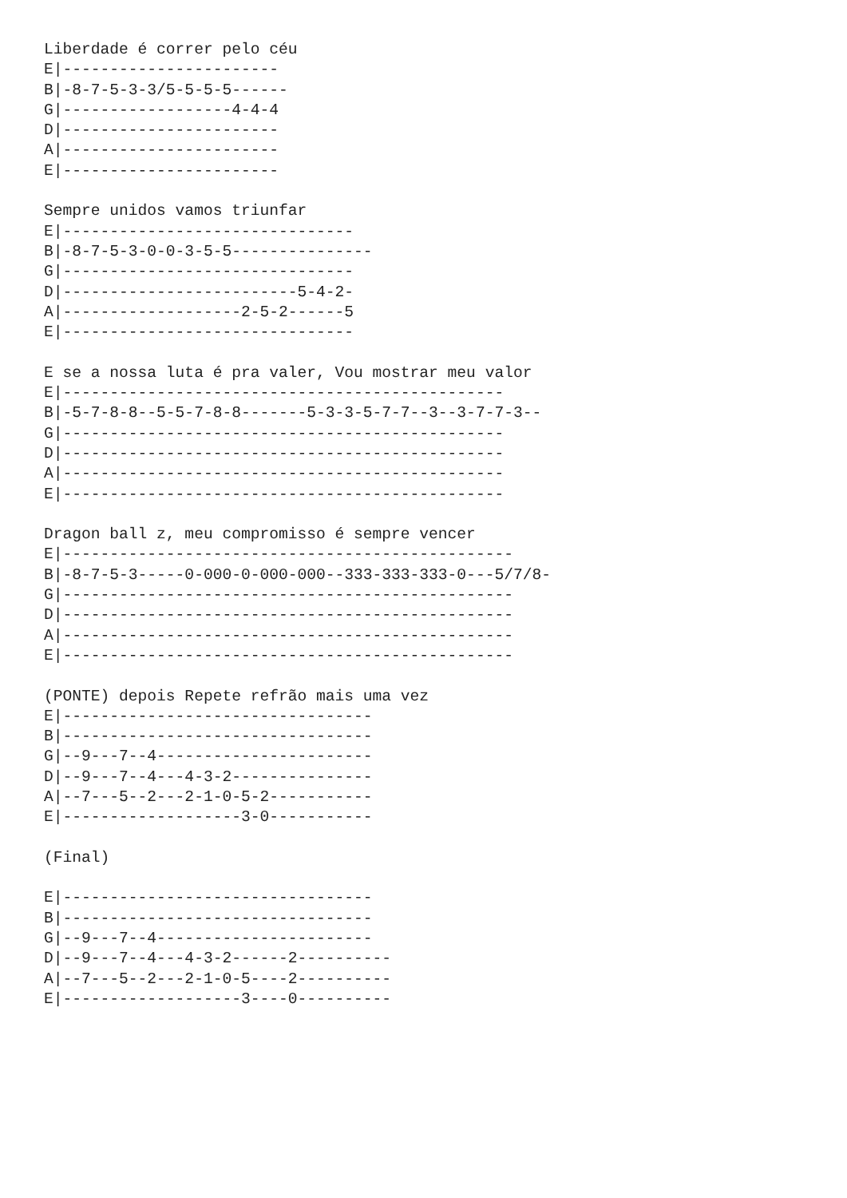Liberdade é correr pelo céu
E|-----------------------
B|-8-7-5-3-3/5-5-5-5------
G|------------------4-4-4
D|-----------------------
A|-----------------------
E|-----------------------

Sempre unidos vamos triunfar
E|-------------------------------
B|-8-7-5-3-0-0-3-5-5---------------
G|-------------------------------
D|-------------------------5-4-2-
A|-------------------2-5-2------5
E|-------------------------------

E se a nossa luta é pra valer, Vou mostrar meu valor
E|-----------------------------------------------
B|-5-7-8-8--5-5-7-8-8-------5-3-3-5-7-7--3--3-7-7-3--
G|-----------------------------------------------
D|-----------------------------------------------
A|-----------------------------------------------
E|-----------------------------------------------

Dragon ball z, meu compromisso é sempre vencer
E|------------------------------------------------
B|-8-7-5-3-----0-000-0-000-000--333-333-333-0---5/7/8-
G|------------------------------------------------
D|------------------------------------------------
A|------------------------------------------------
E|------------------------------------------------

(PONTE) depois Repete refrão mais uma vez
E|---------------------------------
B|---------------------------------
G|--9---7--4-----------------------
D|--9---7--4---4-3-2---------------
A|--7---5--2---2-1-0-5-2-----------
E|-------------------3-0-----------

(Final)

E|---------------------------------
B|---------------------------------
G|--9---7--4-----------------------
D|--9---7--4---4-3-2------2----------
A|--7---5--2---2-1-0-5----2----------
E|-------------------3----0----------